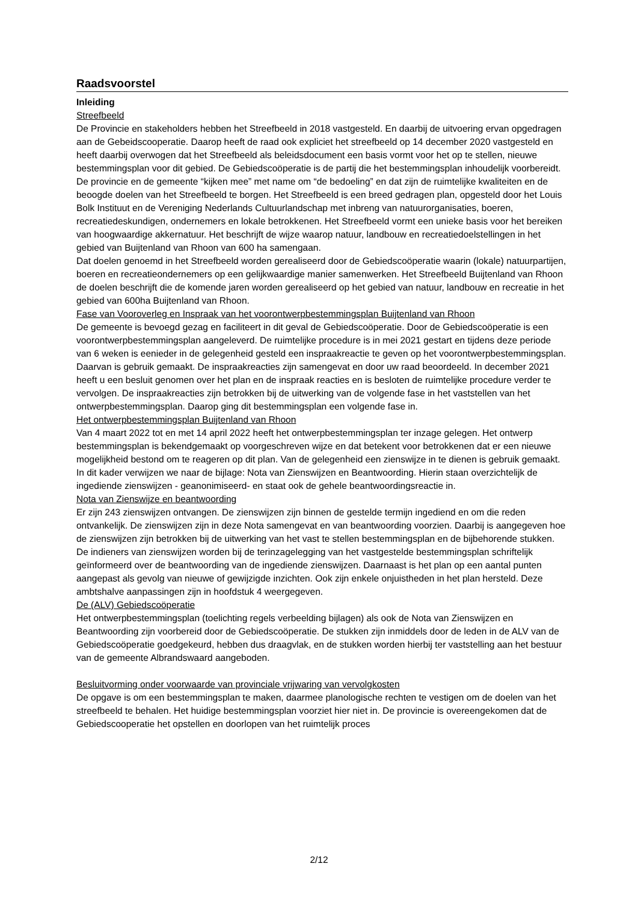Raadsvoorstel
Inleiding
Streefbeeld
De Provincie en stakeholders hebben het Streefbeeld in 2018 vastgesteld. En daarbij de uitvoering ervan opgedragen aan de Gebeidscooperatie. Daarop heeft de raad ook expliciet het streefbeeld op 14 december 2020 vastgesteld en heeft daarbij overwogen dat het Streefbeeld als beleidsdocument een basis vormt voor het op te stellen, nieuwe bestemmingsplan voor dit gebied. De Gebiedscoöperatie is de partij die het bestemmingsplan inhoudelijk voorbereidt. De provincie en de gemeente “kijken mee” met name om “de bedoeling” en dat zijn de ruimtelijke kwaliteiten en de beoogde doelen van het Streefbeeld te borgen. Het Streefbeeld is een breed gedragen plan, opgesteld door het Louis Bolk Instituut en de Vereniging Nederlands Cultuurlandschap met inbreng van natuurorganisaties, boeren, recreatiedeskundigen, ondernemers en lokale betrokkenen. Het Streefbeeld vormt een unieke basis voor het bereiken van hoogwaardige akkernatuur. Het beschrijft de wijze waarop natuur, landbouw en recreatiedoelstellingen in het gebied van Buijtenland van Rhoon van 600 ha samengaan.
Dat doelen genoemd in het Streefbeeld worden gerealiseerd door de Gebiedscoöperatie waarin (lokale) natuurpartijen, boeren en recreatieondernemers op een gelijkwaardige manier samenwerken. Het Streefbeeld Buijtenland van Rhoon de doelen beschrijft die de komende jaren worden gerealiseerd op het gebied van natuur, landbouw en recreatie in het gebied van 600ha Buijtenland van Rhoon.
Fase van Vooroverleg en Inspraak van het voorontwerpbestemmingsplan Buijtenland van Rhoon
De gemeente is bevoegd gezag en faciliteert in dit geval de Gebiedscoöperatie. Door de Gebiedscoöperatie is een voorontwerpbestemmingsplan aangeleverd. De ruimtelijke procedure is in mei 2021 gestart en tijdens deze periode van 6 weken is eenieder in de gelegenheid gesteld een inspraakreactie te geven op het voorontwerpbestemmingsplan. Daarvan is gebruik gemaakt. De inspraakreacties zijn samengevat en door uw raad beoordeeld. In december 2021 heeft u een besluit genomen over het plan en de inspraak reacties en is besloten de ruimtelijke procedure verder te vervolgen. De inspraakreacties zijn betrokken bij de uitwerking van de volgende fase in het vaststellen van het ontwerpbestemmingsplan. Daarop ging dit bestemmingsplan een volgende fase in.
Het ontwerpbestemmingsplan Buijtenland van Rhoon
Van 4 maart 2022 tot en met 14 april 2022 heeft het ontwerpbestemmingsplan ter inzage gelegen. Het ontwerp bestemmingsplan is bekendgemaakt op voorgeschreven wijze en dat betekent voor betrokkenen dat er een nieuwe mogelijkheid bestond om te reageren op dit plan. Van de gelegenheid een zienswijze in te dienen is gebruik gemaakt. In dit kader verwijzen we naar de bijlage: Nota van Zienswijzen en Beantwoording. Hierin staan overzichtelijk de ingediende zienswijzen - geanonimiseerd- en staat ook de gehele beantwoordingsreactie in.
Nota van Zienswijze en beantwoording
Er zijn 243 zienswijzen ontvangen. De zienswijzen zijn binnen de gestelde termijn ingediend en om die reden ontvankelijk. De zienswijzen zijn in deze Nota samengevat en van beantwoording voorzien. Daarbij is aangegeven hoe de zienswijzen zijn betrokken bij de uitwerking van het vast te stellen bestemmingsplan en de bijbehorende stukken. De indieners van zienswijzen worden bij de terinzagelegging van het vastgestelde bestemmingsplan schriftelijk geïnformeerd over de beantwoording van de ingediende zienswijzen. Daarnaast is het plan op een aantal punten aangepast als gevolg van nieuwe of gewijzigde inzichten. Ook zijn enkele onjuistheden in het plan hersteld. Deze ambtshalve aanpassingen zijn in hoofdstuk 4 weergegeven.
De (ALV) Gebiedscoöperatie
Het ontwerpbestemmingsplan (toelichting regels verbeelding bijlagen) als ook de Nota van Zienswijzen en Beantwoording zijn voorbereid door de Gebiedscoöperatie. De stukken zijn inmiddels door de leden in de ALV van de Gebiedscoöperatie goedgekeurd, hebben dus draagvlak, en de stukken worden hierbij ter vaststelling aan het bestuur van de gemeente Albrandswaard aangeboden.
Besluitvorming onder voorwaarde van provinciale vrijwaring van vervolgkosten
De opgave is om een bestemmingsplan te maken, daarmee planologische rechten te vestigen om de doelen van het streefbeeld te behalen. Het huidige bestemmingsplan voorziet hier niet in. De provincie is overeengekomen dat de Gebiedscooperatie het opstellen en doorlopen van het ruimtelijk proces
2/12